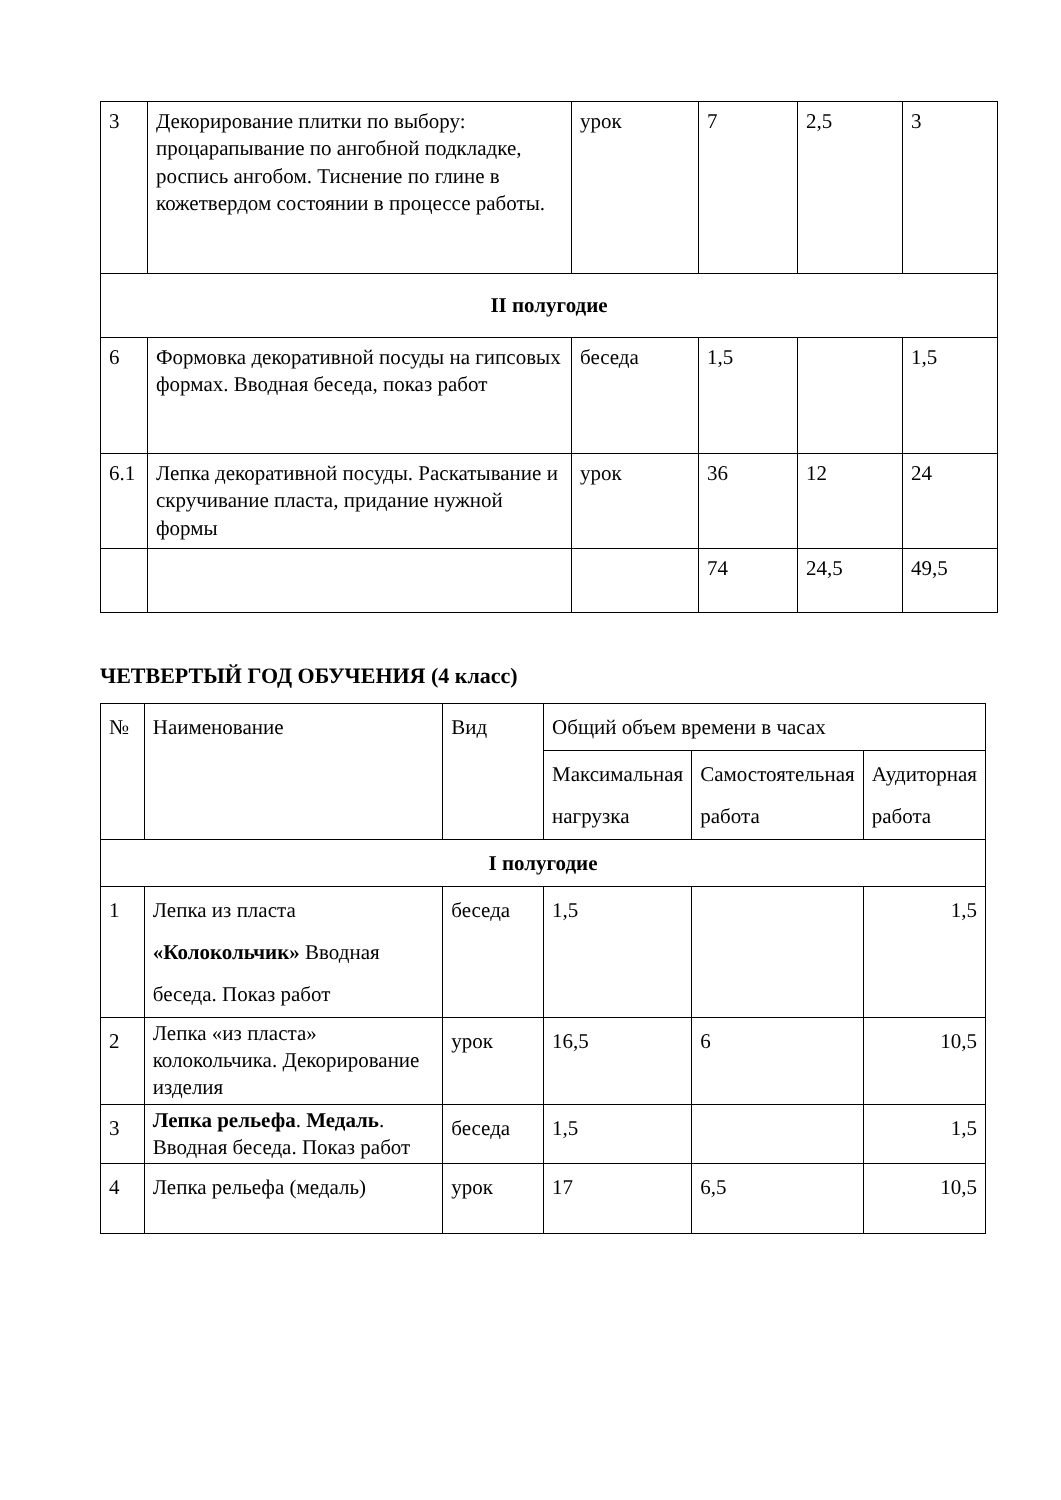| 3 | Декорирование плитки по выбору: процарапывание по ангобной подкладке, роспись ангобом. Тиснение по глине в кожетвердом состоянии в процессе работы. | урок | 7 | 2,5 | 3 |
| II полугодие | | | | | |
| 6 | Формовка декоративной посуды на гипсовых формах. Вводная беседа, показ работ | беседа | 1,5 | | 1,5 |
| 6.1 | Лепка декоративной посуды. Раскатывание и скручивание пласта, придание нужной формы | урок | 36 | 12 | 24 |
| | | | 74 | 24,5 | 49,5 |
ЧЕТВЕРТЫЙ ГОД ОБУЧЕНИЯ (4 класс)
| № | Наименование | Вид | Общий объем времени в часах | | |
| --- | --- | --- | --- | --- | --- |
| | | | Максимальная нагрузка | Самостоятельная работа | Аудиторная работа |
| I полугодие | | | | | |
| 1 | Лепка из пласта «Колокольчик» Вводная беседа. Показ работ | беседа | 1,5 | | 1,5 |
| 2 | Лепка «из пласта» колокольчика. Декорирование изделия | урок | 16,5 | 6 | 10,5 |
| 3 | Лепка рельефа . Медаль . Вводная беседа. Показ работ | беседа | 1,5 | | 1,5 |
| 4 | Лепка рельефа (медаль) | урок | 17 | 6,5 | 10,5 |